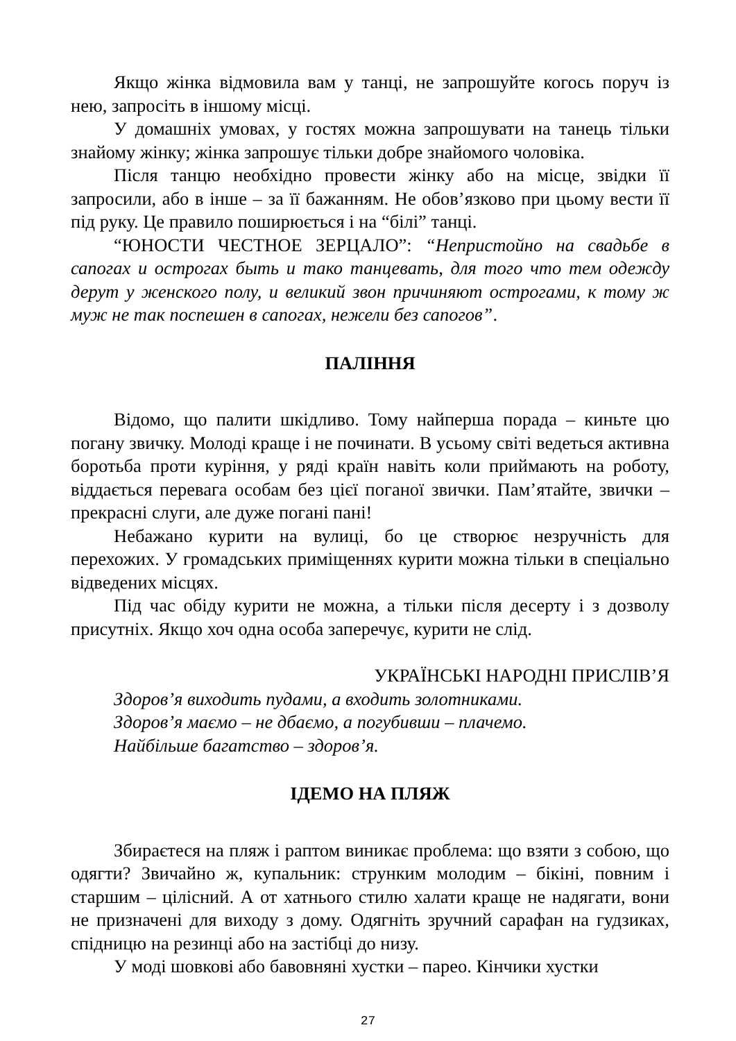Якщо жінка відмовила вам у танці, не запрошуйте когось поруч із нею, запросіть в іншому місці.
У домашніх умовах, у гостях можна запрошувати на танець тільки знайому жінку; жінка запрошує тільки добре знайомого чоловіка.
Після танцю необхідно провести жінку або на місце, звідки її запросили, або в інше – за її бажанням. Не обов’язково при цьому вести її під руку. Це правило поширюється і на “білі” танці.
“ЮНОСТИ ЧЕСТНОЕ ЗЕРЦАЛО”: “Непристойно на свадьбе в сапогах и острогах быть и тако танцевать, для того что тем одежду дерут у женского полу, и великий звон причиняют острогами, к тому ж муж не так поспешен в сапогах, нежели без сапогов”.
ПАЛІННЯ
Відомо, що палити шкідливо. Тому найперша порада – киньте цю погану звичку. Молоді краще і не починати. В усьому світі ведеться активна боротьба проти куріння, у ряді країн навіть коли приймають на роботу, віддається перевага особам без цієї поганої звички. Пам’ятайте, звички – прекрасні слуги, але дуже погані пані!
Небажано курити на вулиці, бо це створює незручність для перехожих. У громадських приміщеннях курити можна тільки в спеціально відведених місцях.
Під час обіду курити не можна, а тільки після десерту і з дозволу присутніх. Якщо хоч одна особа заперечує, курити не слід.
УКРАЇНСЬКІ НАРОДНІ ПРИСЛІВ’Я
Здоров’я виходить пудами, а входить золотниками.
Здоров’я маємо – не дбаємо, а погубивши – плачемо.
Найбільше багатство – здоров’я.
ІДЕМО НА ПЛЯЖ
Збираєтеся на пляж і раптом виникає проблема: що взяти з собою, що одягти? Звичайно ж, купальник: струнким молодим – бікіні, повним і старшим – цілісний. А от хатнього стилю халати краще не надягати, вони не призначені для виходу з дому. Одягніть зручний сарафан на гудзиках, спідницю на резинці або на застібці до низу.
У моді шовкові або бавовняні хустки – парео. Кінчики хустки
27